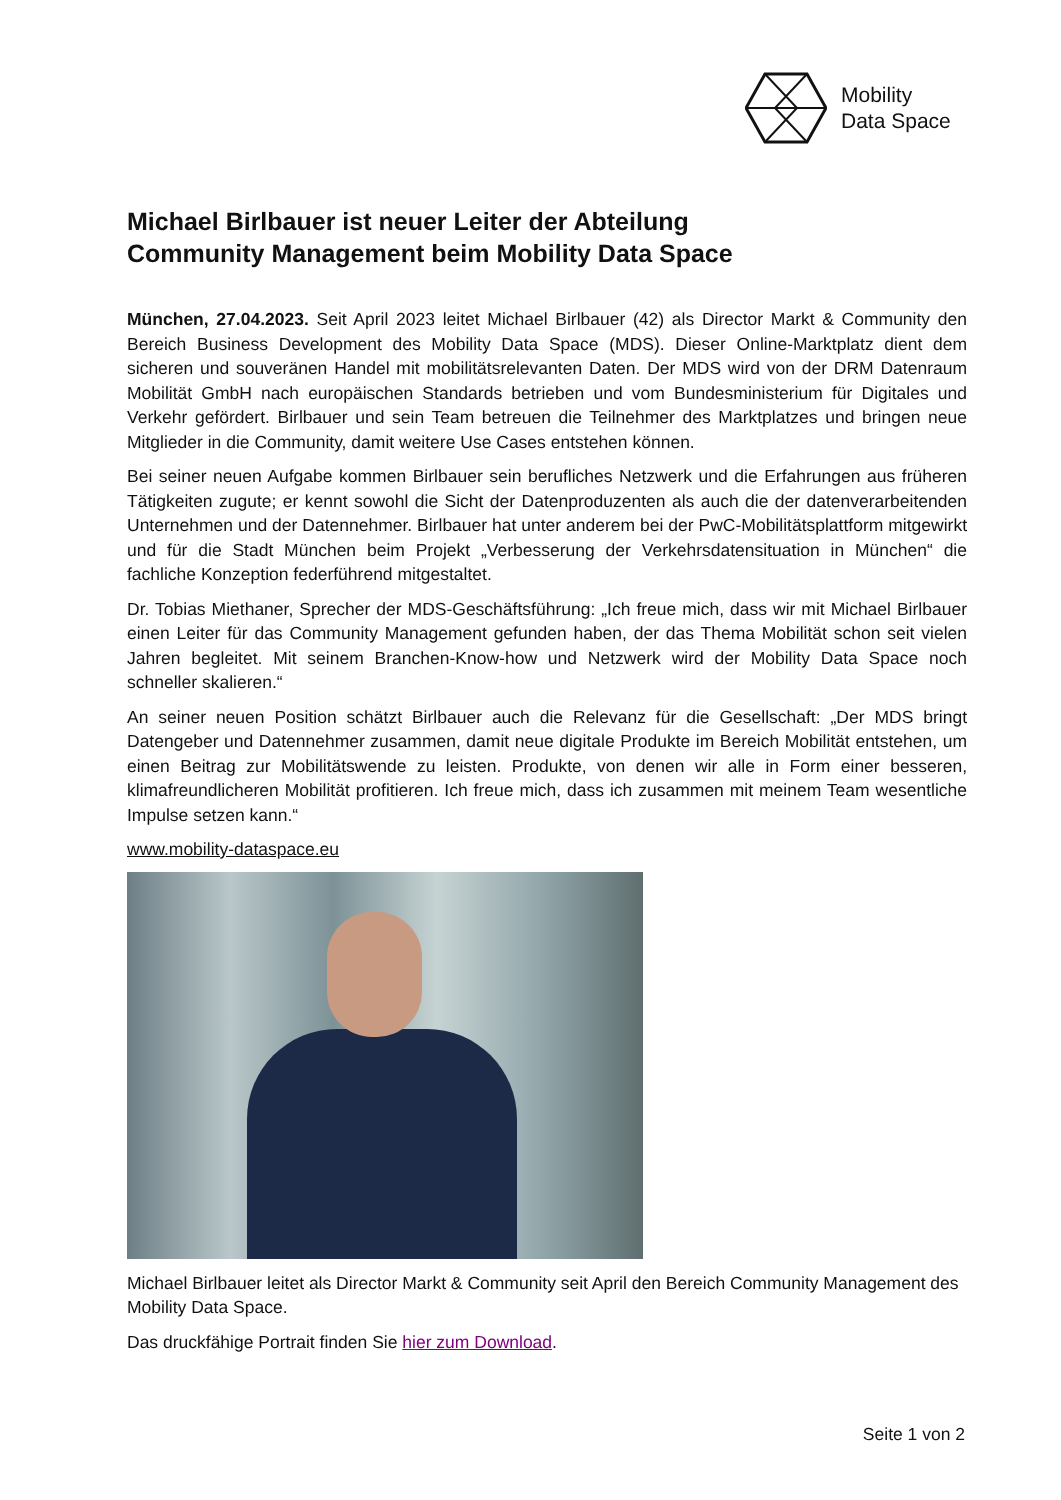Mobility
Data Space
Michael Birlbauer ist neuer Leiter der Abteilung
Community Management beim Mobility Data Space
München, 27.04.2023. Seit April 2023 leitet Michael Birlbauer (42) als Director Markt & Community den Bereich Business Development des Mobility Data Space (MDS). Dieser Online-Marktplatz dient dem sicheren und souveränen Handel mit mobilitätsrelevanten Daten. Der MDS wird von der DRM Datenraum Mobilität GmbH nach europäischen Standards betrieben und vom Bundesministerium für Digitales und Verkehr gefördert. Birlbauer und sein Team betreuen die Teilnehmer des Marktplatzes und bringen neue Mitglieder in die Community, damit weitere Use Cases entstehen können.
Bei seiner neuen Aufgabe kommen Birlbauer sein berufliches Netzwerk und die Erfahrungen aus früheren Tätigkeiten zugute; er kennt sowohl die Sicht der Datenproduzenten als auch die der datenverarbeitenden Unternehmen und der Datennehmer. Birlbauer hat unter anderem bei der PwC-Mobilitätsplattform mitgewirkt und für die Stadt München beim Projekt „Verbesserung der Verkehrsdatensituation in München“ die fachliche Konzeption federführend mitgestaltet.
Dr. Tobias Miethaner, Sprecher der MDS-Geschäftsführung: „Ich freue mich, dass wir mit Michael Birlbauer einen Leiter für das Community Management gefunden haben, der das Thema Mobilität schon seit vielen Jahren begleitet. Mit seinem Branchen-Know-how und Netzwerk wird der Mobility Data Space noch schneller skalieren.“
An seiner neuen Position schätzt Birlbauer auch die Relevanz für die Gesellschaft: „Der MDS bringt Datengeber und Datennehmer zusammen, damit neue digitale Produkte im Bereich Mobilität entstehen, um einen Beitrag zur Mobilitätswende zu leisten. Produkte, von denen wir alle in Form einer besseren, klimafreundlicheren Mobilität profitieren. Ich freue mich, dass ich zusammen mit meinem Team wesentliche Impulse setzen kann.“
www.mobility-dataspace.eu
Michael Birlbauer leitet als Director Markt & Community seit April den Bereich Community Management des Mobility Data Space.
Das druckfähige Portrait finden Sie hier zum Download.
Seite 1 von 2